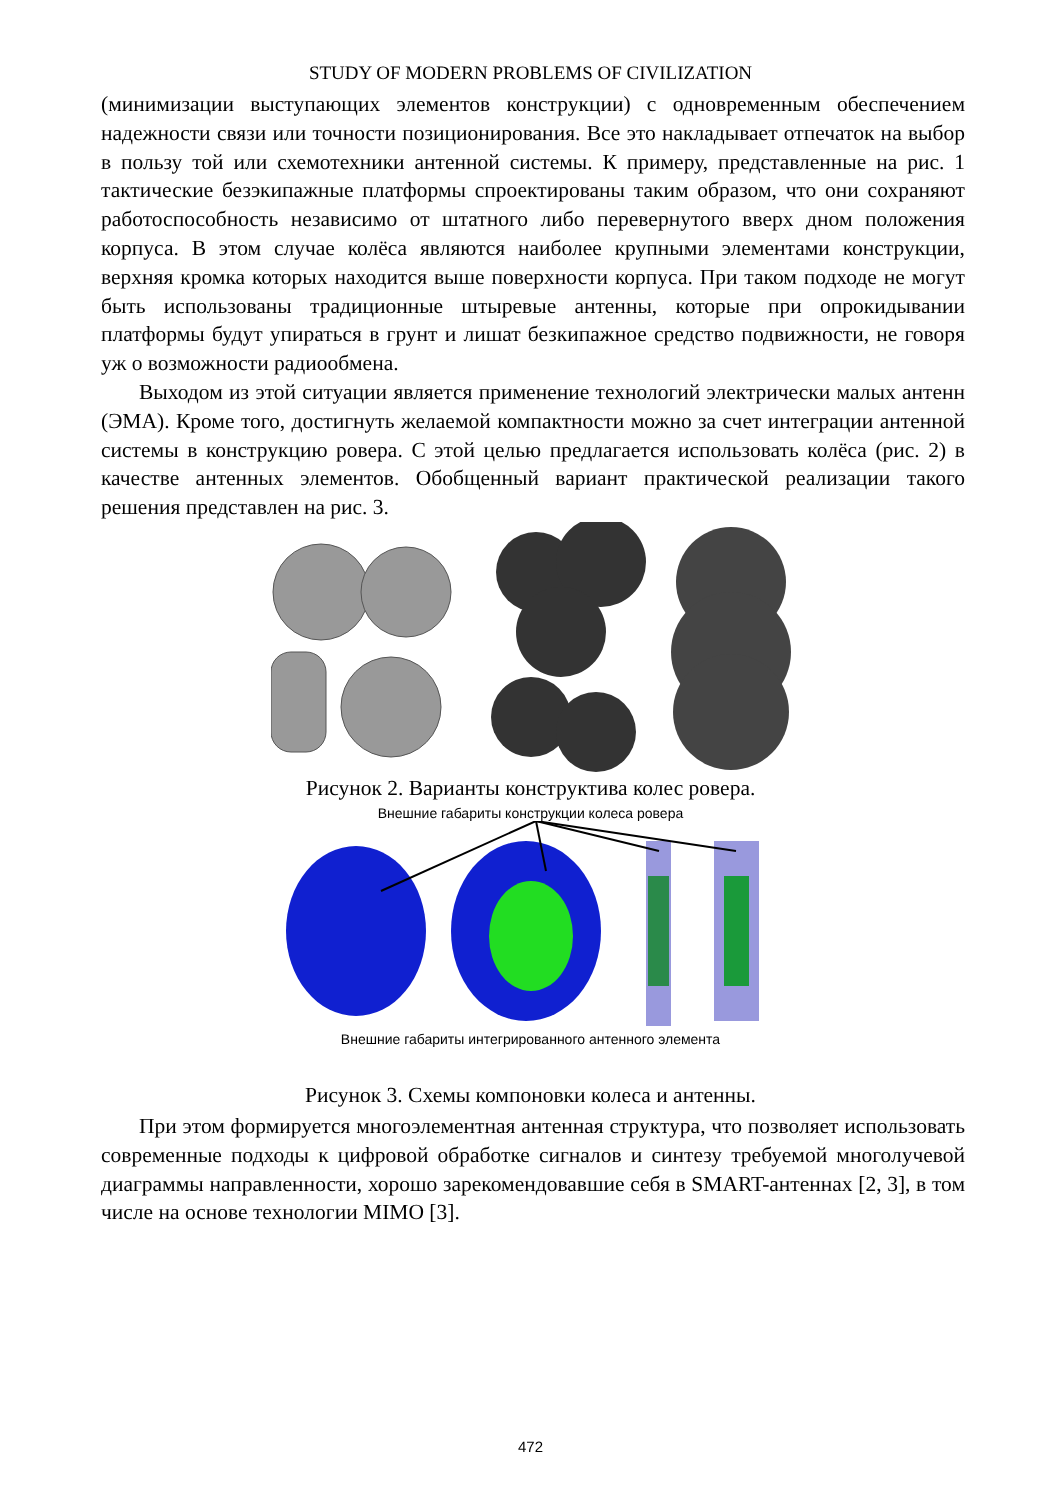STUDY OF MODERN PROBLEMS OF CIVILIZATION
(минимизации выступающих элементов конструкции) с одновременным обеспечением надежности связи или точности позиционирования. Все это накладывает отпечаток на выбор в пользу той или схемотехники антенной системы. К примеру, представленные на рис. 1 тактические безэкипажные платформы спроектированы таким образом, что они сохраняют работоспособность независимо от штатного либо перевернутого вверх дном положения корпуса. В этом случае колёса являются наиболее крупными элементами конструкции, верхняя кромка которых находится выше поверхности корпуса. При таком подходе не могут быть использованы традиционные штыревые антенны, которые при опрокидывании платформы будут упираться в грунт и лишат безкипажное средство подвижности, не говоря уж о возможности радиообмена.
Выходом из этой ситуации является применение технологий электрически малых антенн (ЭМА). Кроме того, достигнуть желаемой компактности можно за счет интеграции антенной системы в конструкцию ровера. С этой целью предлагается использовать колёса (рис. 2) в качестве антенных элементов. Обобщенный вариант практической реализации такого решения представлен на рис. 3.
Рисунок 2. Варианты конструктива колес ровера.
Внешние габариты конструкции колеса ровера
Внешние габариты интегрированного антенного элемента
Рисунок 3. Схемы компоновки колеса и антенны.
При этом формируется многоэлементная антенная структура, что позволяет использовать современные подходы к цифровой обработке сигналов и синтезу требуемой многолучевой диаграммы направленности, хорошо зарекомендовавшие себя в SMART-антеннах [2, 3], в том числе на основе технологии MIMO [3].
472